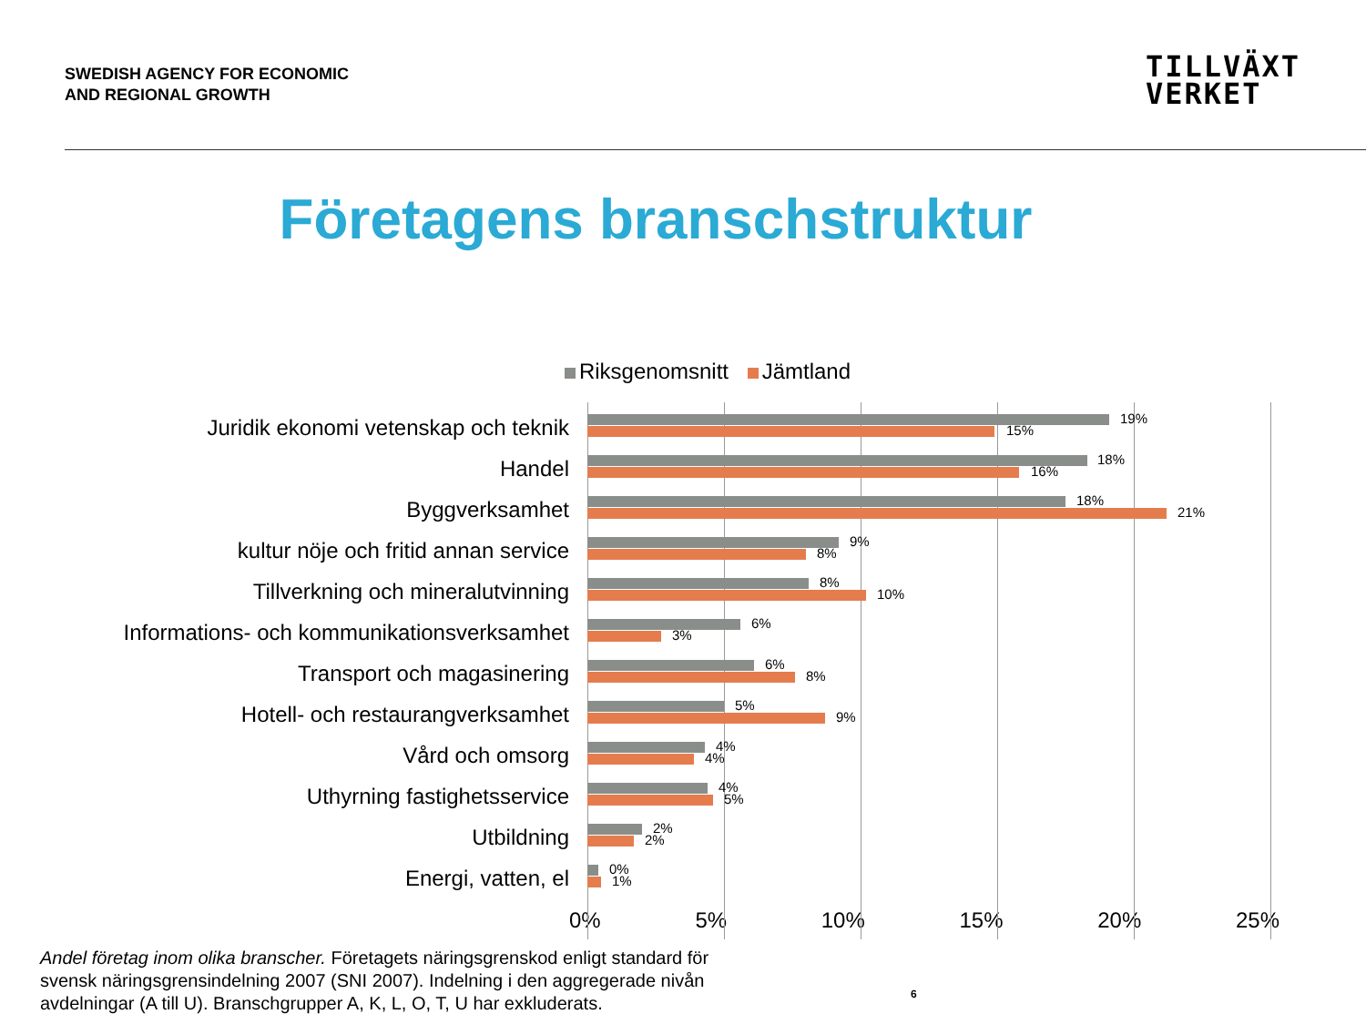SWEDISH AGENCY FOR ECONOMIC
AND REGIONAL GROWTH
TILLVÄXT
VERKET
Företagens branschstruktur
Riksgenomsnitt Jämtland
Juridik ekonomi vetenskap och teknik
19%
15%
Handel
18%
16%
Byggverksamhet
18%
21%
kultur nöje och fritid annan service
9%
8%
Tillverkning och mineralutvinning
8%
10%
Informations- och kommunikationsverksamhet
6%
3%
Transport och magasinering
6%
8%
Hotell- och restaurangverksamhet
5%
9%
Vård och omsorg
4%
4%
Uthyrning fastighetsservice
4%
5%
Utbildning
2%
2%
Energi, vatten, el
0%
1%
0% 5% 10% 15% 20% 25%
Andel företag inom olika branscher. Företagets näringsgrenskod enligt standard för svensk näringsgrensindelning 2007 (SNI 2007). Indelning i den aggregerade nivån avdelningar (A till U). Branschgrupper A, K, L, O, T, U har exkluderats.
6